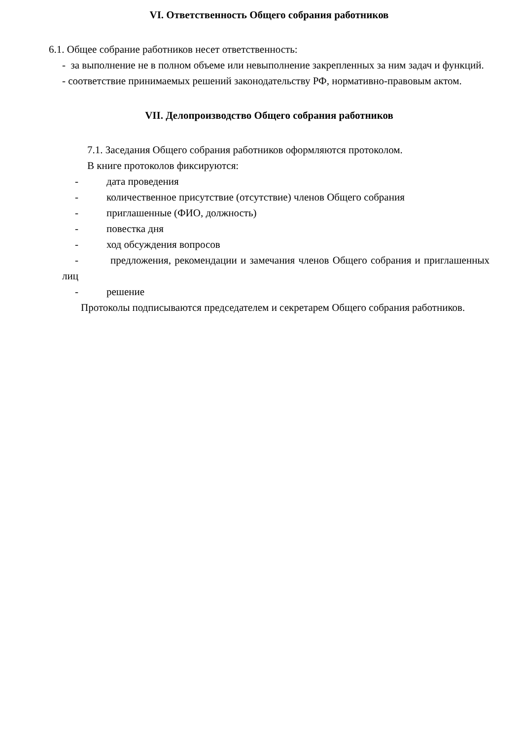VI. Ответственность Общего собрания работников
6.1. Общее собрание работников несет ответственность:
- за выполнение не в полном объеме или невыполнение закрепленных за ним задач и функций.
- соответствие принимаемых решений законодательству РФ, нормативно-правовым актом.
VII. Делопроизводство Общего собрания работников
7.1. Заседания Общего собрания работников оформляются протоколом.
В книге протоколов фиксируются:
- дата проведения
- количественное присутствие (отсутствие) членов Общего собрания
- приглашенные (ФИО, должность)
- повестка дня
- ход обсуждения вопросов
- предложения, рекомендации и замечания членов Общего собрания и приглашенных лиц
- решение
Протоколы подписываются председателем и секретарем Общего собрания работников.